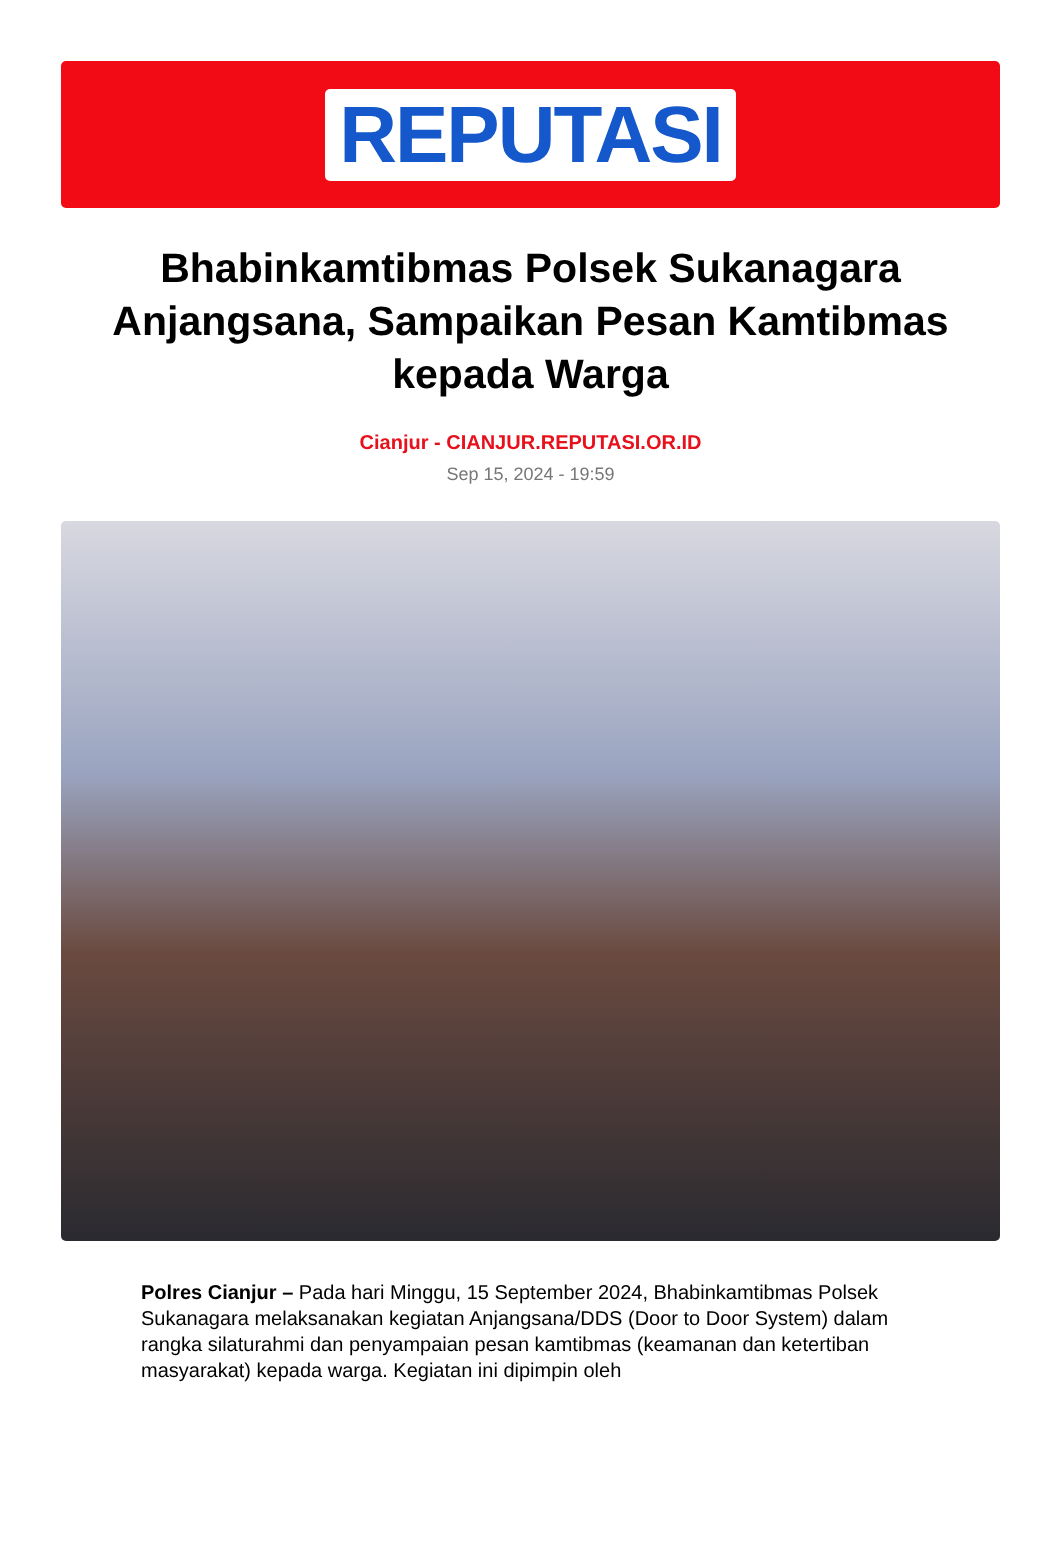REPUTASI
Bhabinkamtibmas Polsek Sukanagara Anjangsana, Sampaikan Pesan Kamtibmas kepada Warga
Cianjur - CIANJUR.REPUTASI.OR.ID
Sep 15, 2024 - 19:59
Polres Cianjur – Pada hari Minggu, 15 September 2024, Bhabinkamtibmas Polsek Sukanagara melaksanakan kegiatan Anjangsana/DDS (Door to Door System) dalam rangka silaturahmi dan penyampaian pesan kamtibmas (keamanan dan ketertiban masyarakat) kepada warga. Kegiatan ini dipimpin oleh